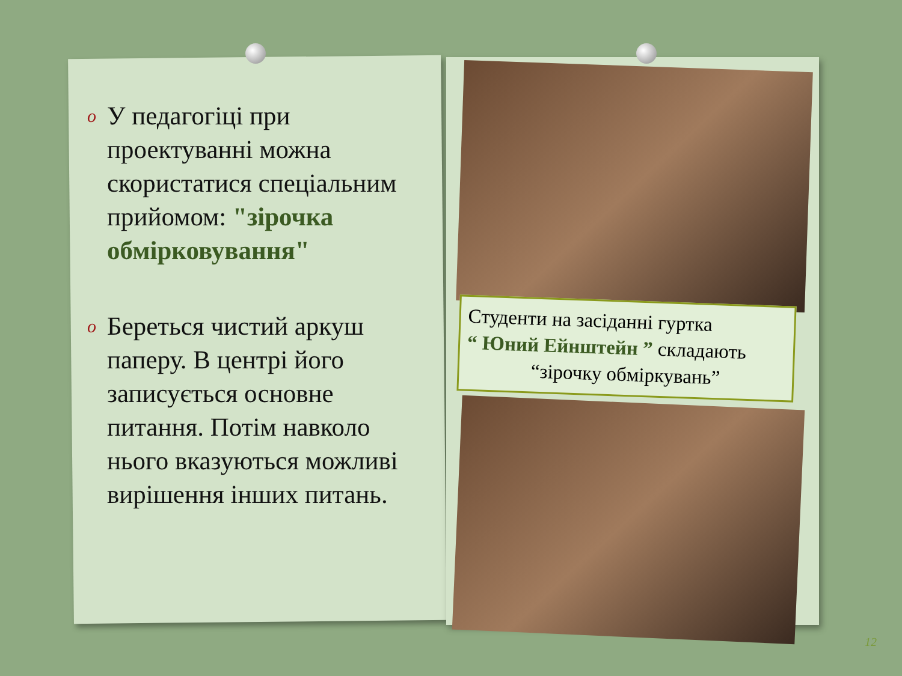o
У педагогіці при проектуванні можна скористатися спеціальним прийомом: "зірочка обмірковування"
o
Береться чистий аркуш паперу. В центрі його записується основне питання. Потім навколо нього вказуються можливі вирішення інших питань.
Студенти на засіданні гуртка
“ Юний Ейнштейн ” складають
“зірочку обміркувань”
12